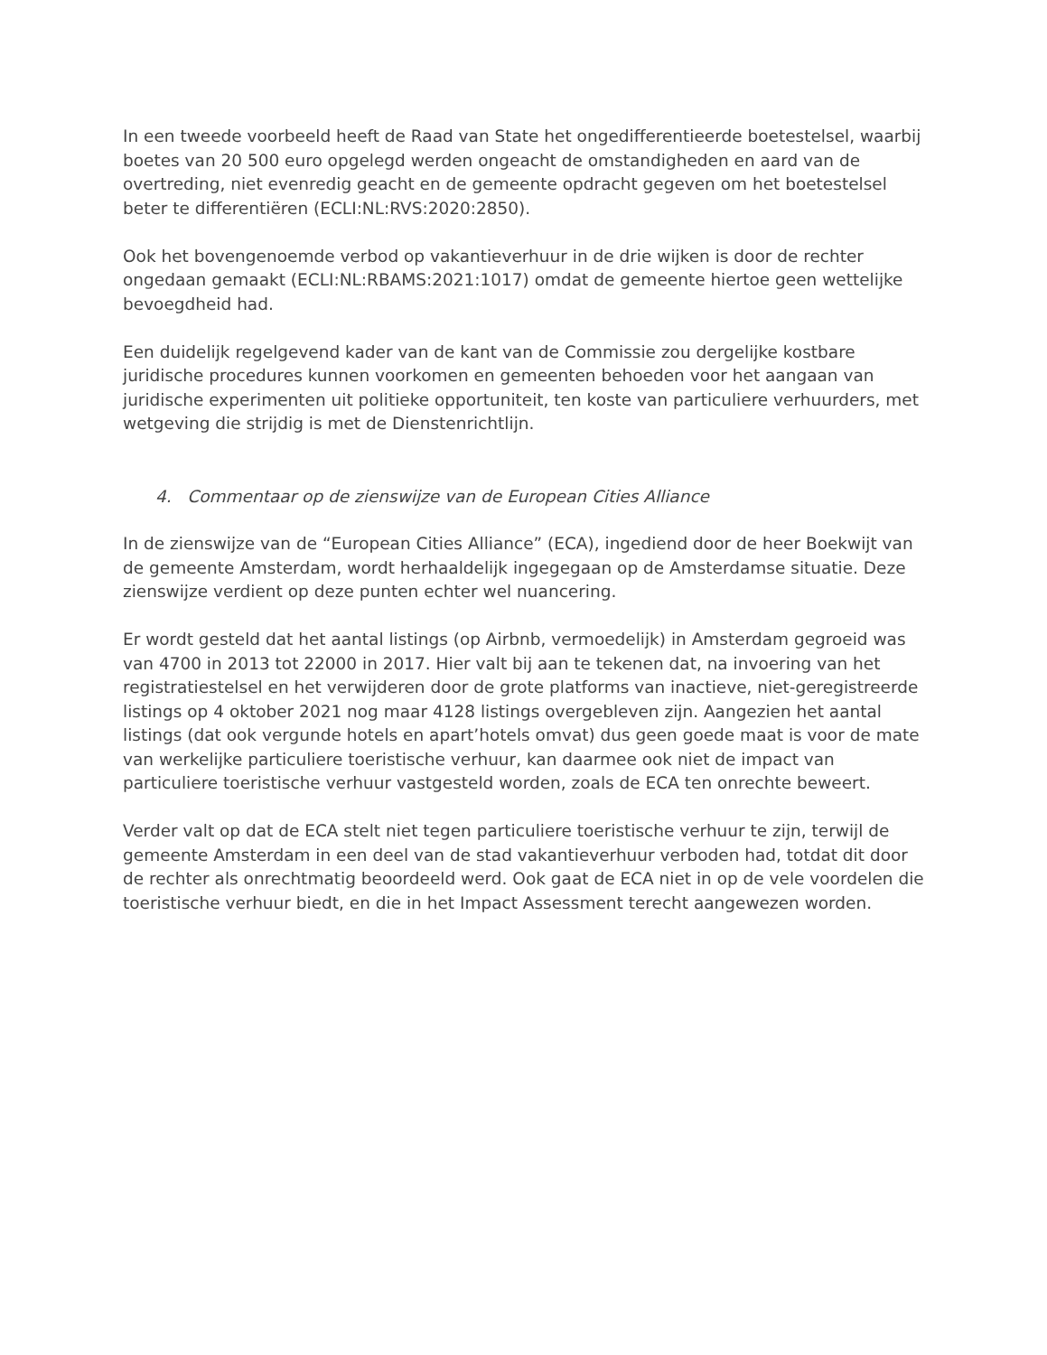In een tweede voorbeeld heeft de Raad van State het ongedifferentieerde boetestelsel, waarbij boetes van 20 500 euro opgelegd werden ongeacht de omstandigheden en aard van de overtreding, niet evenredig geacht en de gemeente opdracht gegeven om het boetestelsel beter te differentiëren (ECLI:NL:RVS:2020:2850).
Ook het bovengenoemde verbod op vakantieverhuur in de drie wijken is door de rechter ongedaan gemaakt (ECLI:NL:RBAMS:2021:1017) omdat de gemeente hiertoe geen wettelijke bevoegdheid had.
Een duidelijk regelgevend kader van de kant van de Commissie zou dergelijke kostbare juridische procedures kunnen voorkomen en gemeenten behoeden voor het aangaan van juridische experimenten uit politieke opportuniteit, ten koste van particuliere verhuurders, met wetgeving die strijdig is met de Dienstenrichtlijn.
4. Commentaar op de zienswijze van de European Cities Alliance
In de zienswijze van de “European Cities Alliance” (ECA), ingediend door de heer Boekwijt van de gemeente Amsterdam, wordt herhaaldelijk ingegegaan op de Amsterdamse situatie. Deze zienswijze verdient op deze punten echter wel nuancering.
Er wordt gesteld dat het aantal listings (op Airbnb, vermoedelijk) in Amsterdam gegroeid was van 4700 in 2013 tot 22000 in 2017. Hier valt bij aan te tekenen dat, na invoering van het registratiestelsel en het verwijderen door de grote platforms van inactieve, niet-geregistreerde listings op 4 oktober 2021 nog maar 4128 listings overgebleven zijn. Aangezien het aantal listings (dat ook vergunde hotels en apart’hotels omvat) dus geen goede maat is voor de mate van werkelijke particuliere toeristische verhuur, kan daarmee ook niet de impact van particuliere toeristische verhuur vastgesteld worden, zoals de ECA ten onrechte beweert.
Verder valt op dat de ECA stelt niet tegen particuliere toeristische verhuur te zijn, terwijl de gemeente Amsterdam in een deel van de stad vakantieverhuur verboden had, totdat dit door de rechter als onrechtmatig beoordeeld werd. Ook gaat de ECA niet in op de vele voordelen die toeristische verhuur biedt, en die in het Impact Assessment terecht aangewezen worden.